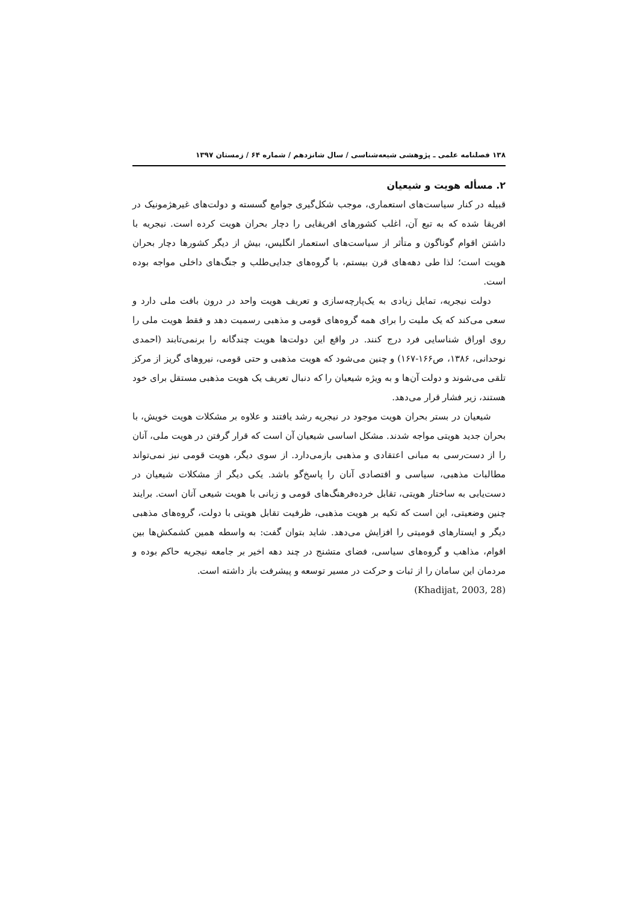۱۳۸ فصلنامه علمی ـ پژوهشی شیعه‌شناسی / سال شانزدهم / شماره ۶۴ / زمستان ۱۳۹۷
۲. مسأله هویت و شیعیان
قبیله در کنار سیاست‌های استعماری، موجب شکل‌گیری جوامع گسسته و دولت‌های غیرهژمونیک در افریقا شده که به تبع آن، اغلب کشورهای افریقایی را دچار بحران هویت کرده است. نیجریه با داشتن اقوام گوناگون و متأثر از سیاست‌های استعمار انگلیس، بیش از دیگر کشورها دچار بحران هویت است؛ لذا طی دهه‌های قرن بیستم، با گروه‌های جدایی‌طلب و جنگ‌های داخلی مواجه بوده است.
دولت نیجریه، تمایل زیادی به یک‌پارچه‌سازی و تعریف هویت واحد در درون بافت ملی دارد و سعی می‌کند که یک ملیت را برای همه گروه‌های قومی و مذهبی رسمیت دهد و فقط هویت ملی را روی اوراق شناسایی فرد درج کنند. در واقع این دولت‌ها هویت چندگانه را برنمی‌تابند (احمدی نوحدانی، ۱۳۸۶، ص۱۶۶-۱۶۷) و چنین می‌شود که هویت مذهبی و حتی قومی، نیروهای گریز از مرکز تلقی می‌شوند و دولت آن‌ها و به ویژه شیعیان را که دنبال تعریف یک هویت مذهبی مستقل برای خود هستند، زیر فشار قرار می‌دهد.
شیعیان در بستر بحران هویت موجود در نیجریه رشد یافتند و علاوه بر مشکلات هویت خویش، با بحران جدید هویتی مواجه شدند. مشکل اساسی شیعیان آن است که قرار گرفتن در هویت ملی، آنان را از دست‌رسی به مبانی اعتقادی و مذهبی بازمی‌دارد. از سوی دیگر، هویت قومی نیز نمی‌تواند مطالبات مذهبی، سیاسی و اقتصادی آنان را پاسخ‌گو باشد. یکی دیگر از مشکلات شیعیان در دست‌یابی به ساختار هویتی، تقابل خرده‌فرهنگ‌های قومی و زبانی با هویت شیعی آنان است. برایند چنین وضعیتی، این است که تکیه بر هویت مذهبی، ظرفیت تقابل هویتی با دولت، گروه‌های مذهبی دیگر و ایستارهای قومیتی را افزایش می‌دهد. شاید بتوان گفت: به واسطه همین کشمکش‌ها بین اقوام، مذاهب و گروه‌های سیاسی، فضای متشنج در چند دهه اخیر بر جامعه نیجریه حاکم بوده و مردمان این سامان را از ثبات و حرکت در مسیر توسعه و پیشرفت باز داشته است.
(Khadijat, 2003, 28)